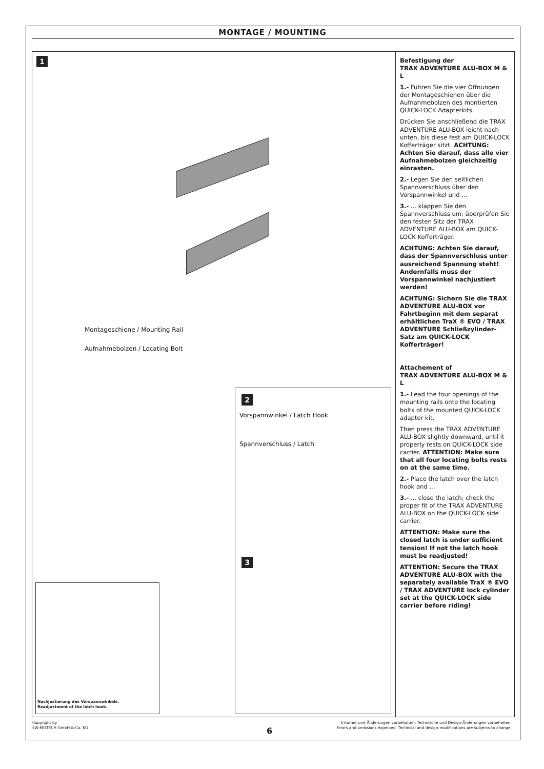MONTAGE / MOUNTING
1
Montageschiene / Mounting Rail
Aufnahmebolzen / Locating Bolt
2
Vorspannwinkel / Latch Hook
Spannverschluss / Latch
3
Nachjustierung des Vorspannwinkels.
Readjustment of the latch hook.
Befestigung der
TRAX ADVENTURE ALU-BOX M & L
1.- Führen Sie die vier Öffnungen der Montageschienen über die Aufnahmebolzen des montierten QUICK-LOCK Adapterkits.
Drücken Sie anschließend die TRAX ADVENTURE ALU-BOX leicht nach unten, bis diese fest am QUICK-LOCK Kofferträger sitzt. ACHTUNG: Achten Sie darauf, dass alle vier Aufnahmebolzen gleichzeitig einrasten.
2.- Legen Sie den seitlichen Spannverschluss über den Vorspannwinkel und ...
3.- ... klappen Sie den Spannverschluss um; überprüfen Sie den festen Sitz der TRAX ADVENTURE ALU-BOX am QUICK-LOCK Kofferträger.
ACHTUNG: Achten Sie darauf, dass der Spannverschluss unter ausreichend Spannung steht! Andernfalls muss der Vorspannwinkel nachjustiert werden!
ACHTUNG: Sichern Sie die TRAX ADVENTURE ALU-BOX vor Fahrtbeginn mit dem separat erhältlichen TraX ® EVO / TRAX ADVENTURE Schließzylinder-Satz am QUICK-LOCK Kofferträger!
Attachement of
TRAX ADVENTURE ALU-BOX M & L
1.- Lead the four openings of the mounting rails onto the locating bolts of the mounted QUICK-LOCK adapter kit.
Then press the TRAX ADVENTURE ALU-BOX slightly downward, until it properly rests on QUICK-LOCK side carrier. ATTENTION: Make sure that all four locating bolts rests on at the same time.
2.- Place the latch over the latch hook and ...
3.- ... close the latch; check the proper fit of the TRAX ADVENTURE ALU-BOX on the QUICK-LOCK side carrier.
ATTENTION: Make sure the closed latch is under sufficient tension! If not the latch hook must be readjusted!
ATTENTION: Secure the TRAX ADVENTURE ALU-BOX with the separately available TraX ® EVO / TRAX ADVENTURE lock cylinder set at the QUICK-LOCK side carrier before riding!
Copyright by
SW-MOTECH GmbH & Co. KG
6
Irrtümer und Änderungen vorbehalten. Technische und Design-Änderungen vorbehalten.
Errors and omissions expected. Technical and design-modifications are subjects to change.